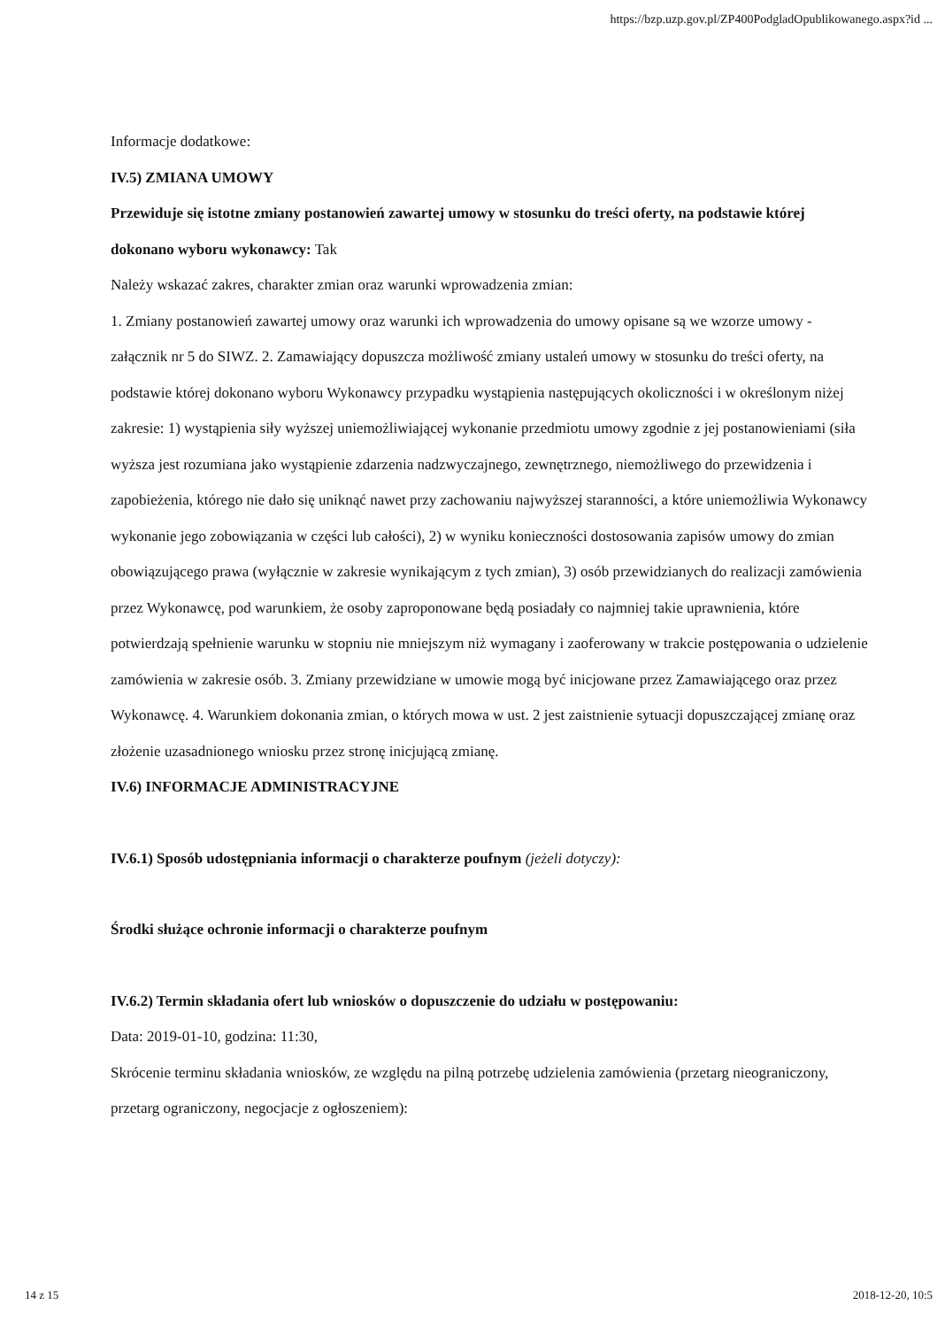https://bzp.uzp.gov.pl/ZP400PodgladOpublikowanego.aspx?id ...
Informacje dodatkowe:
IV.5) ZMIANA UMOWY
Przewiduje się istotne zmiany postanowień zawartej umowy w stosunku do treści oferty, na podstawie której dokonano wyboru wykonawcy: Tak
Należy wskazać zakres, charakter zmian oraz warunki wprowadzenia zmian:
1. Zmiany postanowień zawartej umowy oraz warunki ich wprowadzenia do umowy opisane są we wzorze umowy - załącznik nr 5 do SIWZ. 2. Zamawiający dopuszcza możliwość zmiany ustaleń umowy w stosunku do treści oferty, na podstawie której dokonano wyboru Wykonawcy przypadku wystąpienia następujących okoliczności i w określonym niżej zakresie: 1) wystąpienia siły wyższej uniemożliwiającej wykonanie przedmiotu umowy zgodnie z jej postanowieniami (siła wyższa jest rozumiana jako wystąpienie zdarzenia nadzwyczajnego, zewnętrznego, niemożliwego do przewidzenia i zapobieżenia, którego nie dało się uniknąć nawet przy zachowaniu najwyższej staranności, a które uniemożliwia Wykonawcy wykonanie jego zobowiązania w części lub całości), 2) w wyniku konieczności dostosowania zapisów umowy do zmian obowiązującego prawa (wyłącznie w zakresie wynikającym z tych zmian), 3) osób przewidzianych do realizacji zamówienia przez Wykonawcę, pod warunkiem, że osoby zaproponowane będą posiadały co najmniej takie uprawnienia, które potwierdzają spełnienie warunku w stopniu nie mniejszym niż wymagany i zaoferowany w trakcie postępowania o udzielenie zamówienia w zakresie osób. 3. Zmiany przewidziane w umowie mogą być inicjowane przez Zamawiającego oraz przez Wykonawcę. 4. Warunkiem dokonania zmian, o których mowa w ust. 2 jest zaistnienie sytuacji dopuszczającej zmianę oraz złożenie uzasadnionego wniosku przez stronę inicjującą zmianę.
IV.6) INFORMACJE ADMINISTRACYJNE
IV.6.1) Sposób udostępniania informacji o charakterze poufnym (jeżeli dotyczy):
Środki służące ochronie informacji o charakterze poufnym
IV.6.2) Termin składania ofert lub wniosków o dopuszczenie do udziału w postępowaniu:
Data: 2019-01-10, godzina: 11:30,
Skrócenie terminu składania wniosków, ze względu na pilną potrzebę udzielenia zamówienia (przetarg nieograniczony, przetarg ograniczony, negocjacje z ogłoszeniem):
14 z 15 2018-12-20, 10:5